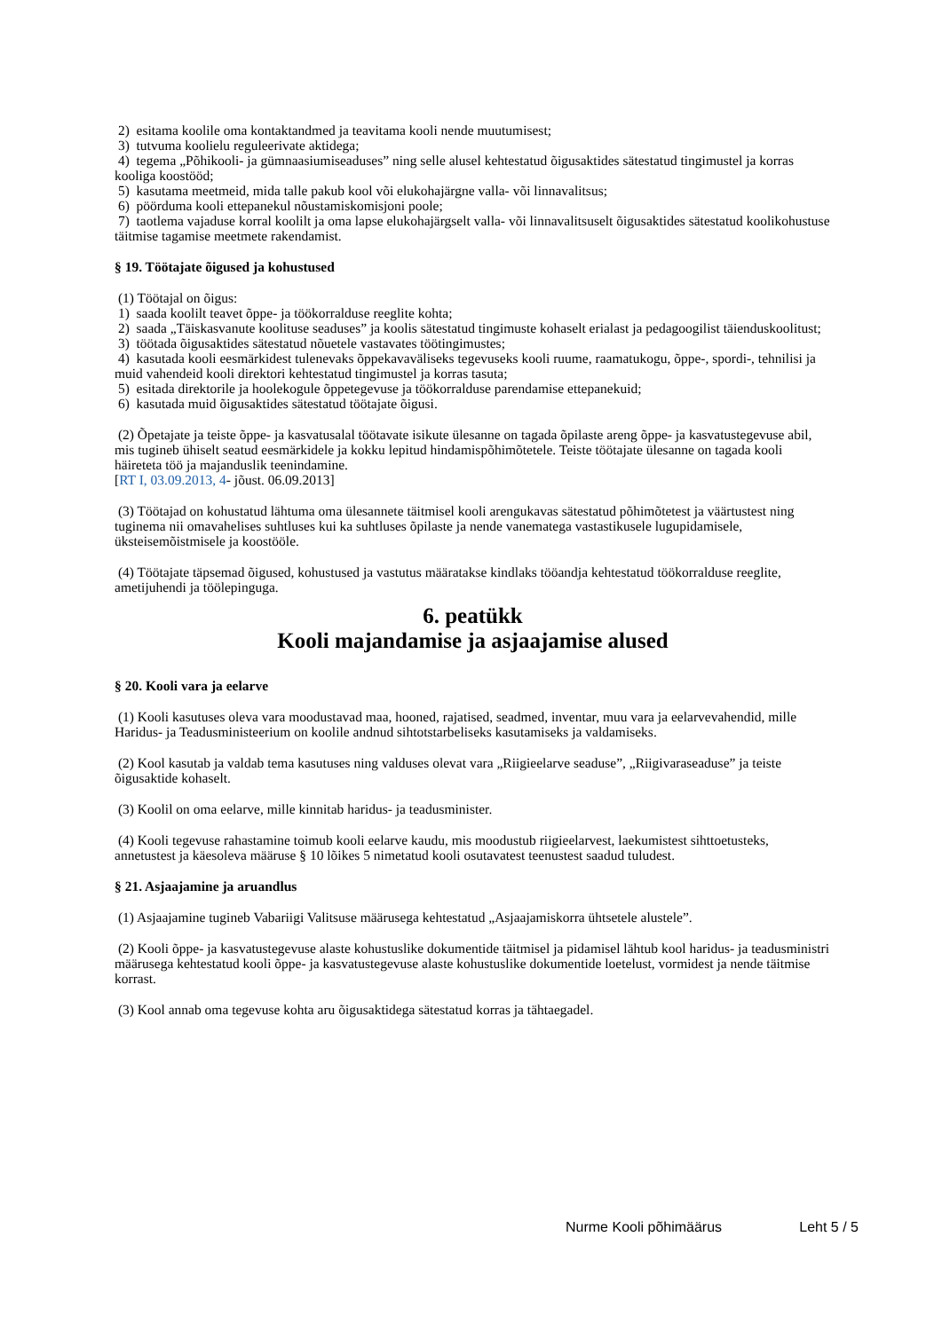2) esitama koolile oma kontaktandmed ja teavitama kooli nende muutumisest;
3) tutvuma koolielu reguleerivate aktidega;
4) tegema „Põhikooli- ja gümnaasiumiseaduses” ning selle alusel kehtestatud õigusaktides sätestatud tingimustel ja korras kooliga koostööd;
5) kasutama meetmeid, mida talle pakub kool või elukohajärgne valla- või linnavalitsus;
6) pöörduma kooli ettepanekul nõustamiskomisjoni poole;
7) taotlema vajaduse korral koolilt ja oma lapse elukohajärgselt valla- või linnavalitsuselt õigusaktides sätestatud koolikohustuse täitmise tagamise meetmete rakendamist.
§ 19. Töötajate õigused ja kohustused
(1) Töötajal on õigus:
1) saada koolilt teavet õppe- ja töökorralduse reeglite kohta;
2) saada „Täiskasvanute koolituse seaduses” ja koolis sätestatud tingimuste kohaselt erialast ja pedagoogilist täienduskoolitust;
3) töötada õigusaktides sätestatud nõuetele vastavates töötingimustes;
4) kasutada kooli eesmärkidest tulenevaks õppekavaväliseks tegevuseks kooli ruume, raamatukogu, õppe-, spordi-, tehnilisi ja muid vahendeid kooli direktori kehtestatud tingimustel ja korras tasuta;
5) esitada direktorile ja hoolekogule õppetegevuse ja töökorralduse parendamise ettepanekuid;
6) kasutada muid õigusaktides sätestatud töötajate õigusi.
(2) Õpetajate ja teiste õppe- ja kasvatusalal töötavate isikute ülesanne on tagada õpilaste areng õppe- ja kasvatustegevuse abil, mis tugineb ühiselt seatud eesmärkidele ja kokku lepitud hindamispõhimõtetele. Teiste töötajate ülesanne on tagada kooli häireteta töö ja majanduslik teenindamine.
[RT I, 03.09.2013, 4- jõust. 06.09.2013]
(3) Töötajad on kohustatud lähtuma oma ülesannete täitmisel kooli arengukavas sätestatud põhimõtetest ja väärtustest ning tuginema nii omavahelises suhtluses kui ka suhtluses õpilaste ja nende vanematega vastastikusele lugupidamisele, üksteisemõistmisele ja koostööle.
(4) Töötajate täpsemad õigused, kohustused ja vastutus määratakse kindlaks tööandja kehtestatud töökorralduse reeglite, ametijuhendi ja töölepinguga.
6. peatükk
Kooli majandamise ja asjaajamise alused
§ 20. Kooli vara ja eelarve
(1) Kooli kasutuses oleva vara moodustavad maa, hooned, rajatised, seadmed, inventar, muu vara ja eelarvevahendid, mille Haridus- ja Teadusministeerium on koolile andnud sihtotstarbeliseks kasutamiseks ja valdamiseks.
(2) Kool kasutab ja valdab tema kasutuses ning valduses olevat vara „Riigieelarve seaduse”, „Riigivaraseaduse” ja teiste õigusaktide kohaselt.
(3) Koolil on oma eelarve, mille kinnitab haridus- ja teadusminister.
(4) Kooli tegevuse rahastamine toimub kooli eelarve kaudu, mis moodustub riigieelarvest, laekumistest sihttoetusteks, annetustest ja käesoleva määruse § 10 lõikes 5 nimetatud kooli osutavatest teenustest saadud tuludest.
§ 21. Asjaajamine ja aruandlus
(1) Asjaajamine tugineb Vabariigi Valitsuse määrusega kehtestatud „Asjaajamiskorra ühtsetele alustele”.
(2) Kooli õppe- ja kasvatustegevuse alaste kohustuslike dokumentide täitmisel ja pidamisel lähtub kool haridus- ja teadusministri määrusega kehtestatud kooli õppe- ja kasvatustegevuse alaste kohustuslike dokumentide loetelust, vormidest ja nende täitmise korrast.
(3) Kool annab oma tegevuse kohta aru õigusaktidega sätestatud korras ja tähtaegadel.
Nurme Kooli põhimäärus Leht 5 / 5